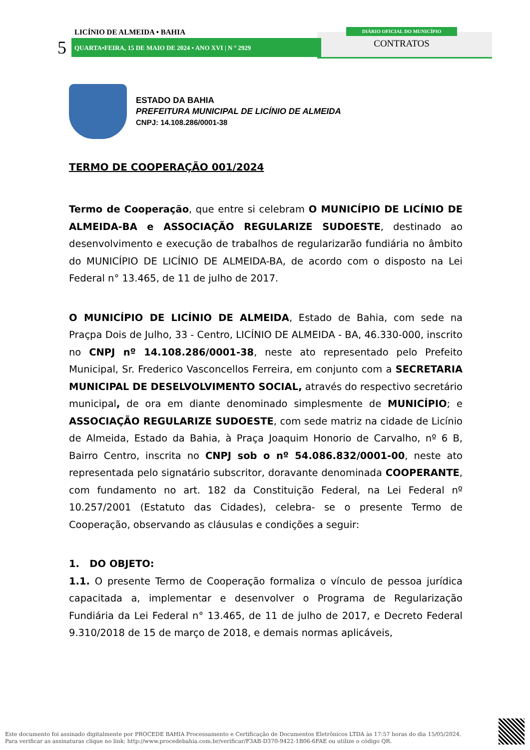LICÍNIO DE ALMEIDA • BAHIA
5
QUARTA•FEIRA, 15 DE MAIO DE 2024 • ANO XVI | N º 2929
DIÁRIO OFICIAL DO MUNICÍPIO
CONTRATOS
ESTADO DA BAHIA
PREFEITURA MUNICIPAL DE LICÍNIO DE ALMEIDA
CNPJ: 14.108.286/0001-38
TERMO DE COOPERAÇÃO 001/2024
Termo de Cooperação, que entre si celebram O MUNICÍPIO DE LICÍNIO DE ALMEIDA-BA e ASSOCIAÇÃO REGULARIZE SUDOESTE, destinado ao desenvolvimento e execução de trabalhos de regularizarão fundiária no âmbito do MUNICÍPIO DE LICÍNIO DE ALMEIDA-BA, de acordo com o disposto na Lei Federal n° 13.465, de 11 de julho de 2017.
O MUNICÍPIO DE LICÍNIO DE ALMEIDA, Estado de Bahia, com sede na Praçpa Dois de Julho, 33 - Centro, LICÍNIO DE ALMEIDA - BA, 46.330-000, inscrito no CNPJ nº 14.108.286/0001-38, neste ato representado pelo Prefeito Municipal, Sr. Frederico Vasconcellos Ferreira, em conjunto com a SECRETARIA MUNICIPAL DE DESELVOLVIMENTO SOCIAL, através do respectivo secretário municipal, de ora em diante denominado simplesmente de MUNICÍPIO; e ASSOCIAÇÃO REGULARIZE SUDOESTE, com sede matriz na cidade de Licínio de Almeida, Estado da Bahia, à Praça Joaquim Honorio de Carvalho, nº 6 B, Bairro Centro, inscrita no CNPJ sob o nº 54.086.832/0001-00, neste ato representada pelo signatário subscritor, doravante denominada COOPERANTE, com fundamento no art. 182 da Constituição Federal, na Lei Federal nº 10.257/2001 (Estatuto das Cidades), celebra- se o presente Termo de Cooperação, observando as cláusulas e condições a seguir:
1. DO OBJETO:
1.1. O presente Termo de Cooperação formaliza o vínculo de pessoa jurídica capacitada a, implementar e desenvolver o Programa de Regularização Fundiária da Lei Federal n° 13.465, de 11 de julho de 2017, e Decreto Federal 9.310/2018 de 15 de março de 2018, e demais normas aplicáveis,
Este documento foi assinado digitalmente por PROCEDE BAHIA Processamento e Certificação de Documentos Eletrônicos LTDA às 17:57 horas do dia 15/05/2024.
Para verificar as assinaturas clique no link: http://www.procedebahia.com.br/verificar/F3AB-D370-9422-1B06-6FAE ou utilize o código QR.